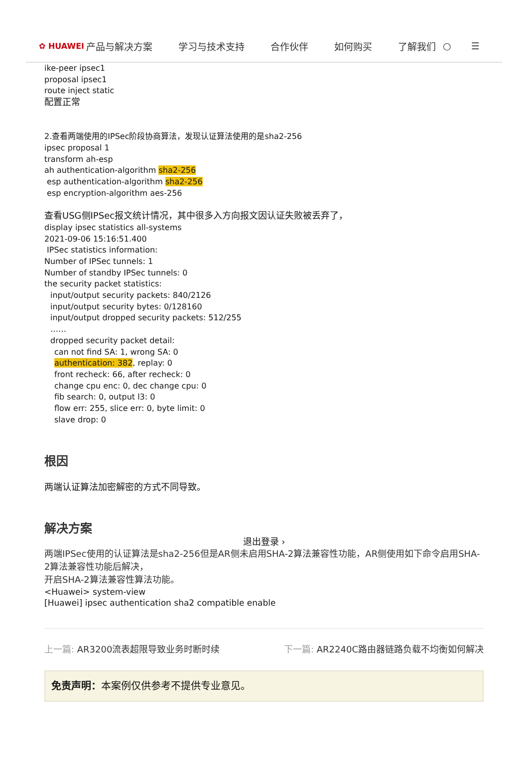✿ HUAWEI 产品与解决方案 学习与技术支持 合作伙伴 如何购买 了解我们 ○ ☰
ike-peer ipsec1
proposal ipsec1
route inject static
配置正常
2.查看两端使用的IPSec阶段协商算法，发现认证算法使用的是sha2-256
ipsec proposal 1
transform ah-esp
ah authentication-algorithm sha2-256
esp authentication-algorithm sha2-256
esp encryption-algorithm aes-256
查看USG侧IPSec报文统计情况，其中很多入方向报文因认证失败被丢弃了，
display ipsec statistics all-systems
2021-09-06 15:16:51.400
IPSec statistics information:
Number of IPSec tunnels: 1
Number of standby IPSec tunnels: 0
the security packet statistics:
input/output security packets: 840/2126
input/output security bytes: 0/128160
input/output dropped security packets: 512/255
……
dropped security packet detail:
can not find SA: 1, wrong SA: 0
authentication: 382, replay: 0
front recheck: 66, after recheck: 0
change cpu enc: 0, dec change cpu: 0
fib search: 0, output l3: 0
flow err: 255, slice err: 0, byte limit: 0
slave drop: 0
根因
两端认证算法加密解密的方式不同导致。
解决方案
退出登录 ›
两端IPSec使用的认证算法是sha2-256但是AR侧未启用SHA-2算法兼容性功能，AR侧使用如下命令启用SHA-2算法兼容性功能后解决，
开启SHA-2算法兼容性算法功能。
<Huawei> system-view
[Huawei] ipsec authentication sha2 compatible enable
上一篇: AR3200流表超限导致业务时断时续 下一篇: AR2240C路由器链路负载不均衡如何解决
免责声明：本案例仅供参考不提供专业意见。